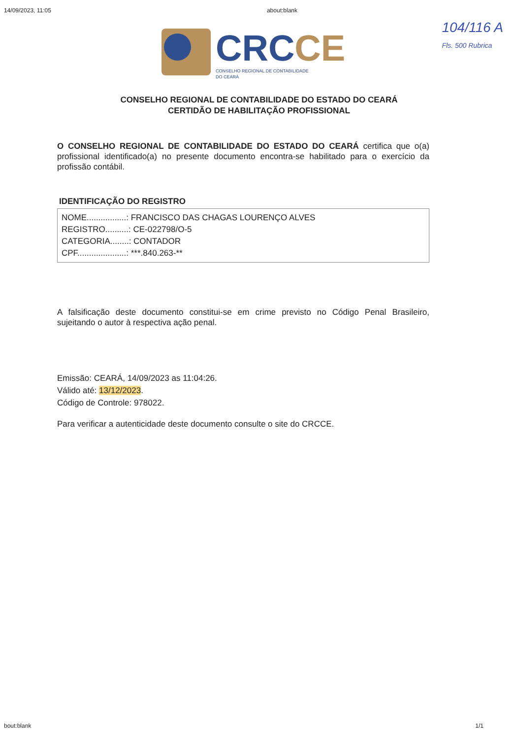14/09/2023, 11:05 about:blank
104/116 A
Fls. 500 Rubrica
CRC CE
CONSELHO REGIONAL DE CONTABILIDADE
DO CEARÁ
CONSELHO REGIONAL DE CONTABILIDADE DO ESTADO DO CEARÁ
CERTIDÃO DE HABILITAÇÃO PROFISSIONAL
O CONSELHO REGIONAL DE CONTABILIDADE DO ESTADO DO CEARÁ certifica que o(a) profissional identificado(a) no presente documento encontra-se habilitado para o exercício da profissão contábil.
IDENTIFICAÇÃO DO REGISTRO
NOME.................: FRANCISCO DAS CHAGAS LOURENÇO ALVES
REGISTRO..........: CE-022798/O-5
CATEGORIA........: CONTADOR
CPF.....................: ***.840.263-**
A falsificação deste documento constitui-se em crime previsto no Código Penal Brasileiro, sujeitando o autor à respectiva ação penal.
Emissão: CEARÁ, 14/09/2023 as 11:04:26.
Válido até: 13/12/2023.
Código de Controle: 978022.
Para verificar a autenticidade deste documento consulte o site do CRCCE.
bout:blank 1/1